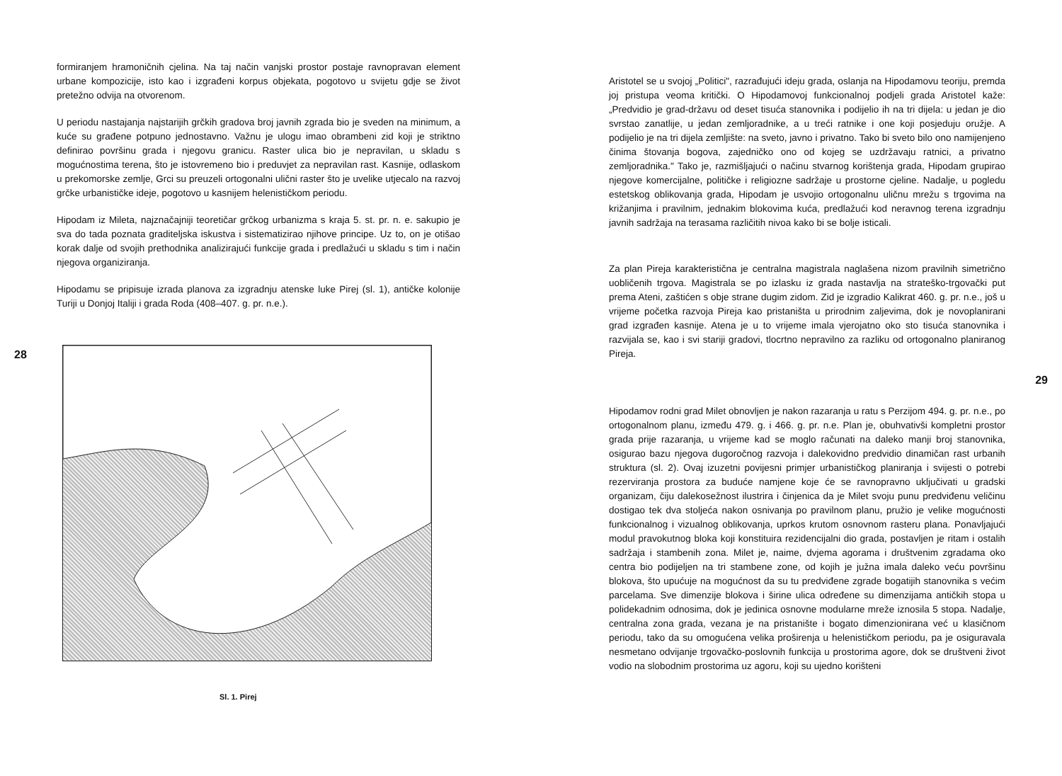formiranjem hramoničnih cjelina. Na taj način vanjski prostor postaje ravnopravan element urbane kompozicije, isto kao i izgrađeni korpus objekata, pogotovo u svijetu gdje se život pretežno odvija na otvorenom.
U periodu nastajanja najstarijih grčkih gradova broj javnih zgrada bio je sveden na minimum, a kuće su građene potpuno jednostavno. Važnu je ulogu imao obrambeni zid koji je striktno definirao površinu grada i njegovu granicu. Raster ulica bio je nepravilan, u skladu s mogućnostima terena, što je istovremeno bio i preduvjet za nepravilan rast. Kasnije, odlaskom u prekomorske zemlje, Grci su preuzeli ortogonalni ulični raster što je uvelike utjecalo na razvoj grčke urbanističke ideje, pogotovo u kasnijem helenističkom periodu.
Hipodam iz Mileta, najznačajniji teoretičar grčkog urbanizma s kraja 5. st. pr. n. e. sakupio je sva do tada poznata graditeljska iskustva i sistematizirao njihove principe. Uz to, on je otišao korak dalje od svojih prethodnika analizirajući funkcije grada i predlažući u skladu s tim i način njegova organiziranja.
Hipodamu se pripisuje izrada planova za izgradnju atenske luke Pirej (sl. 1), antičke kolonije Turiji u Donjoj Italiji i grada Roda (408–407. g. pr. n.e.).
28
Sl. 1. Pirej
Aristotel se u svojoj „Politici", razrađujući ideju grada, oslanja na Hipodamovu teoriju, premda joj pristupa veoma kritički. O Hipodamovoj funkcionalnoj podjeli grada Aristotel kaže: „Predvidio je grad-državu od deset tisuća stanovnika i podijelio ih na tri dijela: u jedan je dio svrstao zanatlije, u jedan zemljoradnike, a u treći ratnike i one koji posjeduju oružje. A podijelio je na tri dijela zemljište: na sveto, javno i privatno. Tako bi sveto bilo ono namijenjeno činima štovanja bogova, zajedničko ono od kojeg se uzdržavaju ratnici, a privatno zemljoradnika." Tako je, razmišljajući o načinu stvarnog korištenja grada, Hipodam grupirao njegove komercijalne, političke i religiozne sadržaje u prostorne cjeline. Nadalje, u pogledu estetskog oblikovanja grada, Hipodam je usvojio ortogonalnu uličnu mrežu s trgovima na križanjima i pravilnim, jednakim blokovima kuća, predlažući kod neravnog terena izgradnju javnih sadržaja na terasama različitih nivoa kako bi se bolje isticali.
Za plan Pireja karakteristična je centralna magistrala naglašena nizom pravilnih simetrično uobličenih trgova. Magistrala se po izlasku iz grada nastavlja na strateško-trgovački put prema Ateni, zaštićen s obje strane dugim zidom. Zid je izgradio Kalikrat 460. g. pr. n.e., još u vrijeme početka razvoja Pireja kao pristaništa u prirodnim zaljevima, dok je novoplanirani grad izgrađen kasnije. Atena je u to vrijeme imala vjerojatno oko sto tisuća stanovnika i razvijala se, kao i svi stariji gradovi, tlocrtno nepravilno za razliku od ortogonalno planiranog Pireja.
29
Hipodamov rodni grad Milet obnovljen je nakon razaranja u ratu s Perzijom 494. g. pr. n.e., po ortogonalnom planu, između 479. g. i 466. g. pr. n.e. Plan je, obuhvativši kompletni prostor grada prije razaranja, u vrijeme kad se moglo računati na daleko manji broj stanovnika, osigurao bazu njegova dugoročnog razvoja i dalekovidno predvidio dinamičan rast urbanih struktura (sl. 2). Ovaj izuzetni povijesni primjer urbanističkog planiranja i svijesti o potrebi rezerviranja prostora za buduće namjene koje će se ravnopravno uključivati u gradski organizam, čiju dalekosežnost ilustrira i činjenica da je Milet svoju punu predviđenu veličinu dostigao tek dva stoljeća nakon osnivanja po pravilnom planu, pružio je velike mogućnosti funkcionalnog i vizualnog oblikovanja, uprkos krutom osnovnom rasteru plana. Ponavljajući modul pravokutnog bloka koji konstituira rezidencijalni dio grada, postavljen je ritam i ostalih sadržaja i stambenih zona. Milet je, naime, dvjema agorama i društvenim zgradama oko centra bio podijeljen na tri stambene zone, od kojih je južna imala daleko veću površinu blokova, što upućuje na mogućnost da su tu predviđene zgrade bogatijih stanovnika s većim parcelama. Sve dimenzije blokova i širine ulica određene su dimenzijama antičkih stopa u polidekadnim odnosima, dok je jedinica osnovne modularne mreže iznosila 5 stopa. Nadalje, centralna zona grada, vezana je na pristanište i bogato dimenzionirana već u klasičnom periodu, tako da su omogućena velika proširenja u helenističkom periodu, pa je osiguravala nesmetano odvijanje trgovačko-poslovnih funkcija u prostorima agore, dok se društveni život vodio na slobodnim prostorima uz agoru, koji su ujedno korišteni